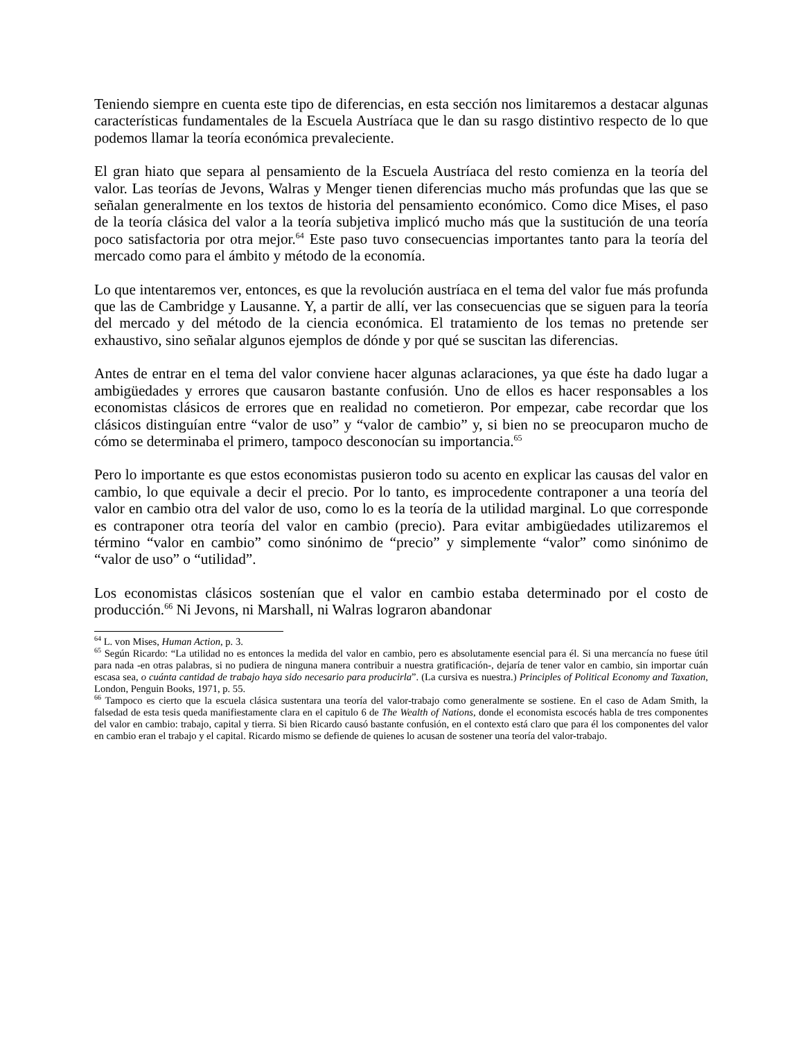Teniendo siempre en cuenta este tipo de diferencias, en esta sección nos limitaremos a destacar algunas características fundamentales de la Escuela Austríaca que le dan su rasgo distintivo respecto de lo que podemos llamar la teoría económica prevaleciente.
El gran hiato que separa al pensamiento de la Escuela Austríaca del resto comienza en la teoría del valor. Las teorías de Jevons, Walras y Menger tienen diferencias mucho más profundas que las que se señalan generalmente en los textos de historia del pensamiento económico. Como dice Mises, el paso de la teoría clásica del valor a la teoría subjetiva implicó mucho más que la sustitución de una teoría poco satisfactoria por otra mejor.<sup>64</sup> Este paso tuvo consecuencias importantes tanto para la teoría del mercado como para el ámbito y método de la economía.
Lo que intentaremos ver, entonces, es que la revolución austríaca en el tema del valor fue más profunda que las de Cambridge y Lausanne. Y, a partir de allí, ver las consecuencias que se siguen para la teoría del mercado y del método de la ciencia económica. El tratamiento de los temas no pretende ser exhaustivo, sino señalar algunos ejemplos de dónde y por qué se suscitan las diferencias.
Antes de entrar en el tema del valor conviene hacer algunas aclaraciones, ya que éste ha dado lugar a ambigüedades y errores que causaron bastante confusión. Uno de ellos es hacer responsables a los economistas clásicos de errores que en realidad no cometieron. Por empezar, cabe recordar que los clásicos distinguían entre “valor de uso” y “valor de cambio” y, si bien no se preocuparon mucho de cómo se determinaba el primero, tampoco desconocían su importancia.<sup>65</sup>
Pero lo importante es que estos economistas pusieron todo su acento en explicar las causas del valor en cambio, lo que equivale a decir el precio. Por lo tanto, es improcedente contraponer a una teoría del valor en cambio otra del valor de uso, como lo es la teoría de la utilidad marginal. Lo que corresponde es contraponer otra teoría del valor en cambio (precio). Para evitar ambigüedades utilizaremos el término “valor en cambio” como sinónimo de “precio” y simplemente “valor” como sinónimo de “valor de uso” o “utilidad”.
Los economistas clásicos sostenían que el valor en cambio estaba determinado por el costo de producción.<sup>66</sup> Ni Jevons, ni Marshall, ni Walras lograron abandonar
<sup>64</sup> L. von Mises, Human Action, p. 3.
<sup>65</sup> Según Ricardo: “La utilidad no es entonces la medida del valor en cambio, pero es absolutamente esencial para él. Si una mercancía no fuese útil para nada -en otras palabras, si no pudiera de ninguna manera contribuir a nuestra gratificación-, dejaría de tener valor en cambio, sin importar cuán escasa sea, o cuánta cantidad de trabajo haya sido necesario para producirla”. (La cursiva es nuestra.) Principles of Political Economy and Taxation, London, Penguin Books, 1971, p. 55.
<sup>66</sup> Tampoco es cierto que la escuela clásica sustentara una teoría del valor-trabajo como generalmente se sostiene. En el caso de Adam Smith, la falsedad de esta tesis queda manifiestamente clara en el capitulo 6 de The Wealth of Nations, donde el economista escocés habla de tres componentes del valor en cambio: trabajo, capital y tierra. Si bien Ricardo causó bastante confusión, en el contexto está claro que para él los componentes del valor en cambio eran el trabajo y el capital. Ricardo mismo se defiende de quienes lo acusan de sostener una teoría del valor-trabajo.